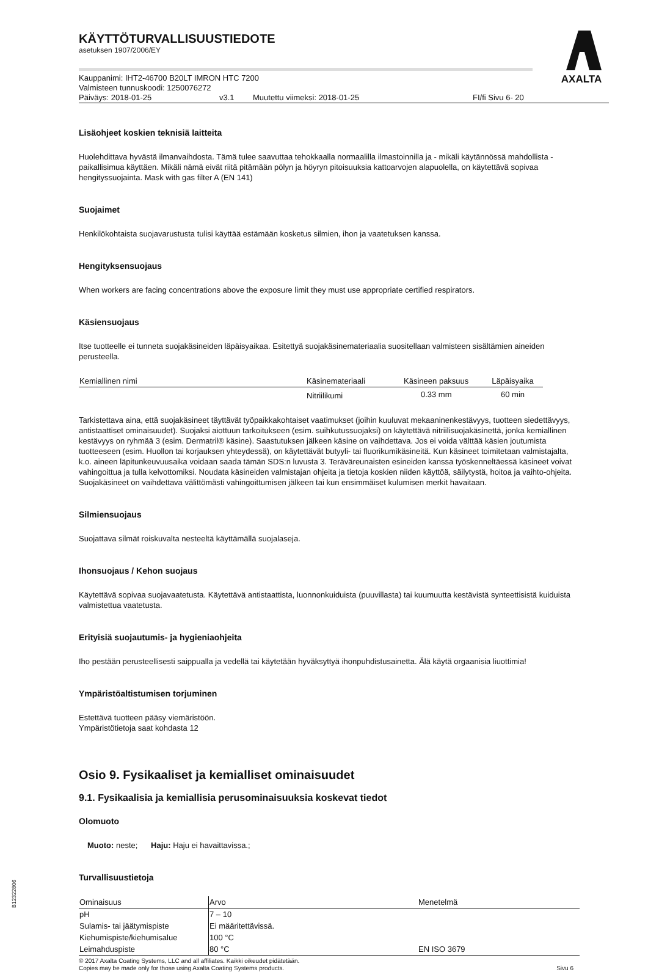AXALTA
KÄYTTÖTURVALLISUUSTIEDOTE
asetuksen 1907/2006/EY
Kauppanimi: IHT2-46700 B20LT IMRON HTC 7200
Valmisteen tunnuskoodi: 1250076272
Päiväys: 2018-01-25 v3.1 Muutettu viimeksi: 2018-01-25 FI/fi Sivu 6- 20
Lisäohjeet koskien teknisiä laitteita
Huolehdittava hyvästä ilmanvaihdosta. Tämä tulee saavuttaa tehokkaalla normaalilla ilmastoinnilla ja - mikäli käytännössä mahdollista - paikallisimua käyttäen. Mikäli nämä eivät riitä pitämään pölyn ja höyryn pitoisuuksia kattoarvojen alapuolella, on käytettävä sopivaa hengityssuojainta. Mask with gas filter A (EN 141)
Suojaimet
Henkilökohtaista suojavarustusta tulisi käyttää estämään kosketus silmien, ihon ja vaatetuksen kanssa.
Hengityksensuojaus
When workers are facing concentrations above the exposure limit they must use appropriate certified respirators.
Käsiensuojaus
Itse tuotteelle ei tunneta suojakäsineiden läpäisyaikaa. Esitettyä suojakäsinemateriaalia suositellaan valmisteen sisältämien aineiden perusteella.
| Kemiallinen nimi | Käsinemateriaali | Käsineen paksuus | Läpäisyaika |
| --- | --- | --- | --- |
| | Nitriilikumi | 0.33 mm | 60 min |
Tarkistettava aina, että suojakäsineet täyttävät työpaikkakohtaiset vaatimukset (joihin kuuluvat mekaaninenkestävyys, tuotteen siedettävyys, antistaattiset ominaisuudet). Suojaksi aiottuun tarkoitukseen (esim. suihkutussuojaksi) on käytettävä nitriilisuojakäsinettä, jonka kemiallinen kestävyys on ryhmää 3 (esim. Dermatril® käsine). Saastutuksen jälkeen käsine on vaihdettava. Jos ei voida välttää käsien joutumista tuotteeseen (esim. Huollon tai korjauksen yhteydessä), on käytettävät butyyli- tai fluorikumikäsineitä. Kun käsineet toimitetaan valmistajalta, k.o. aineen läpitunkeuvuusaika voidaan saada tämän SDS:n luvusta 3. Teräväreunaisten esineiden kanssa työskenneltäessä käsineet voivat vahingoittua ja tulla kelvottomiksi. Noudata käsineiden valmistajan ohjeita ja tietoja koskien niiden käyttöä, säilytystä, hoitoa ja vaihto-ohjeita. Suojakäsineet on vaihdettava välittömästi vahingoittumisen jälkeen tai kun ensimmäiset kulumisen merkit havaitaan.
Silmiensuojaus
Suojattava silmät roiskuvalta nesteeltä käyttämällä suojalaseja.
Ihonsuojaus / Kehon suojaus
Käytettävä sopivaa suojavaatetusta. Käytettävä antistaattista, luonnonkuiduista (puuvillasta) tai kuumuutta kestävistä synteettisistä kuiduista valmistettua vaatetusta.
Erityisiä suojautumis- ja hygieniaohjeita
Iho pestään perusteellisesti saippualla ja vedellä tai käytetään hyväksyttyä ihonpuhdistusainetta. Älä käytä orgaanisia liuottimia!
Ympäristöaltistumisen torjuminen
Estettävä tuotteen pääsy viemäristöön.
Ympäristötietoja saat kohdasta 12
Osio 9. Fysikaaliset ja kemialliset ominaisuudet
9.1. Fysikaalisia ja kemiallisia perusominaisuuksia koskevat tiedot
Olomuoto
Muoto: neste; Haju: Haju ei havaittavissa.;
Turvallisuustietoja
| Ominaisuus | Arvo | Menetelmä |
| --- | --- | --- |
| pH | 7 – 10 | |
| Sulamis- tai jäätymispiste | Ei määritettävissä. | |
| Kiehumispiste/kiehumisalue | 100 °C | |
| Leimahduspiste | 80 °C | EN ISO 3679 |
© 2017 Axalta Coating Systems, LLC and all affiliates. Kaikki oikeudet pidätetään.
Copies may be made only for those using Axalta Coating Systems products. Sivu 6
B12322806